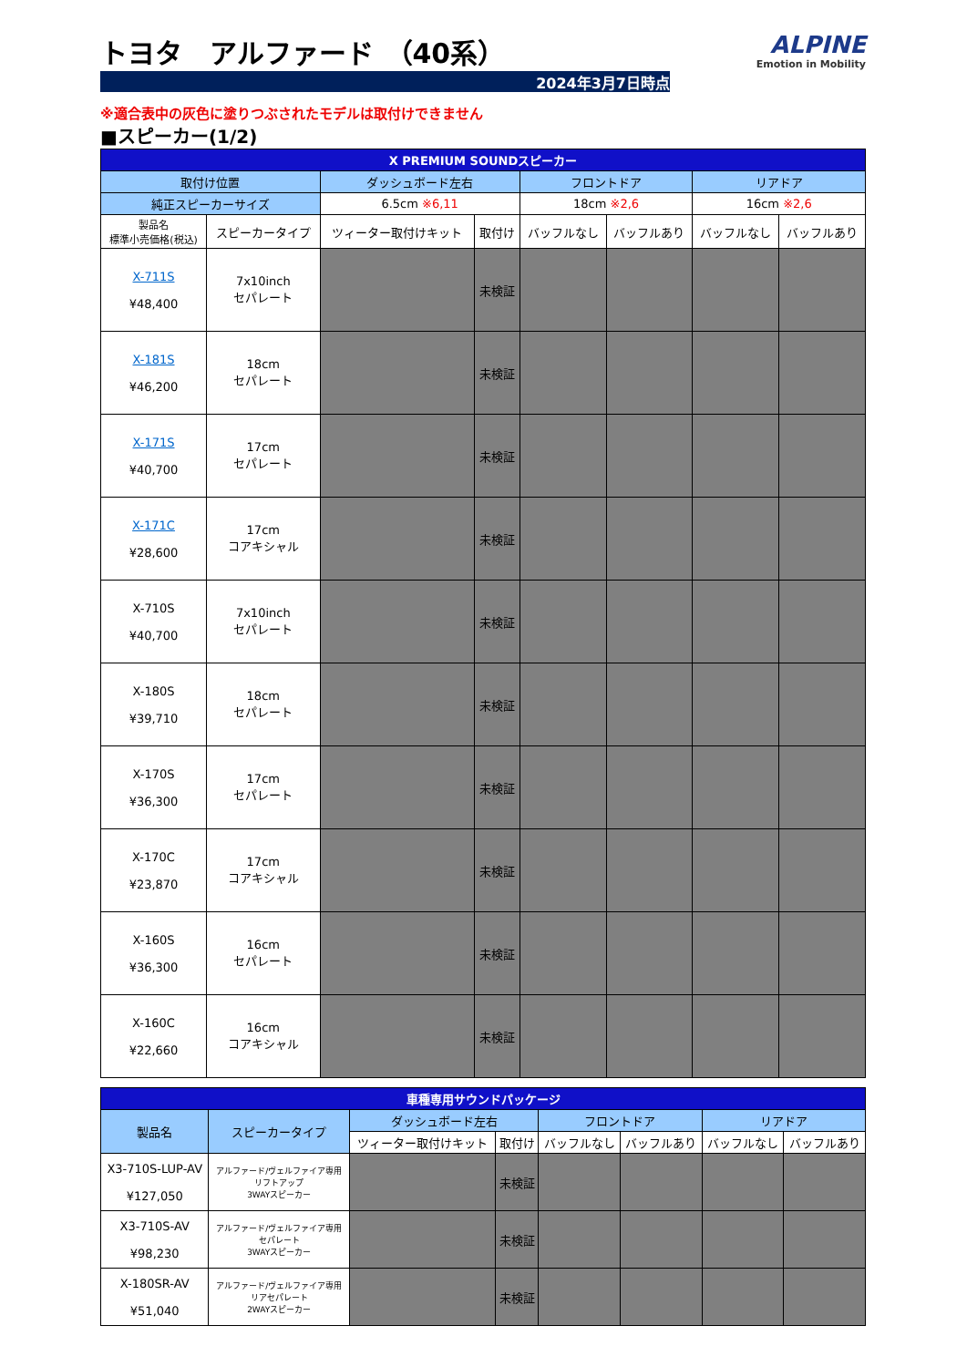ALPINE
Emotion in Mobility
トヨタ　アルファード （40系）
2024年3月7日時点
※適合表中の灰色に塗りつぶされたモデルは取付けできません
■スピーカー(1/2)
| X PREMIUM SOUNDスピーカー | | | | | | | |
| --- | --- | --- | --- | --- | --- | --- | --- |
| 取付け位置 | | ダッシュボード左右 | | フロントドア | | リアドア | |
| 純正スピーカーサイズ | | 6.5cm ※6,11 | | 18cm ※2,6 | | 16cm ※2,6 | |
| 製品名 標準小売価格(税込) | スピーカータイプ | ツィーター取付けキット | 取付け | バッフルなし | バッフルあり | バッフルなし | バッフルあり |
| X-711S ¥48,400 | 7x10inch セパレート | | 未検証 | | | | |
| X-181S ¥46,200 | 18cm セパレート | | 未検証 | | | | |
| X-171S ¥40,700 | 17cm セパレート | | 未検証 | | | | |
| X-171C ¥28,600 | 17cm コアキシャル | | 未検証 | | | | |
| X-710S ¥40,700 | 7x10inch セパレート | | 未検証 | | | | |
| X-180S ¥39,710 | 18cm セパレート | | 未検証 | | | | |
| X-170S ¥36,300 | 17cm セパレート | | 未検証 | | | | |
| X-170C ¥23,870 | 17cm コアキシャル | | 未検証 | | | | |
| X-160S ¥36,300 | 16cm セパレート | | 未検証 | | | | |
| X-160C ¥22,660 | 16cm コアキシャル | | 未検証 | | | | |
| 車種専用サウンドパッケージ | | | | | | | |
| --- | --- | --- | --- | --- | --- | --- | --- |
| 製品名 | スピーカータイプ | ダッシュボード左右 | | フロントドア | | リアドア | |
| | | ツィーター取付けキット | 取付け | バッフルなし | バッフルあり | バッフルなし | バッフルあり |
| X3-710S-LUP-AV ¥127,050 | アルファード/ヴェルファイア専用 リフトアップ 3WAYスピーカー | | 未検証 | | | | |
| X3-710S-AV ¥98,230 | アルファード/ヴェルファイア専用 セパレート 3WAYスピーカー | | 未検証 | | | | |
| X-180SR-AV ¥51,040 | アルファード/ヴェルファイア専用 リアセパレート 2WAYスピーカー | | 未検証 | | | | |